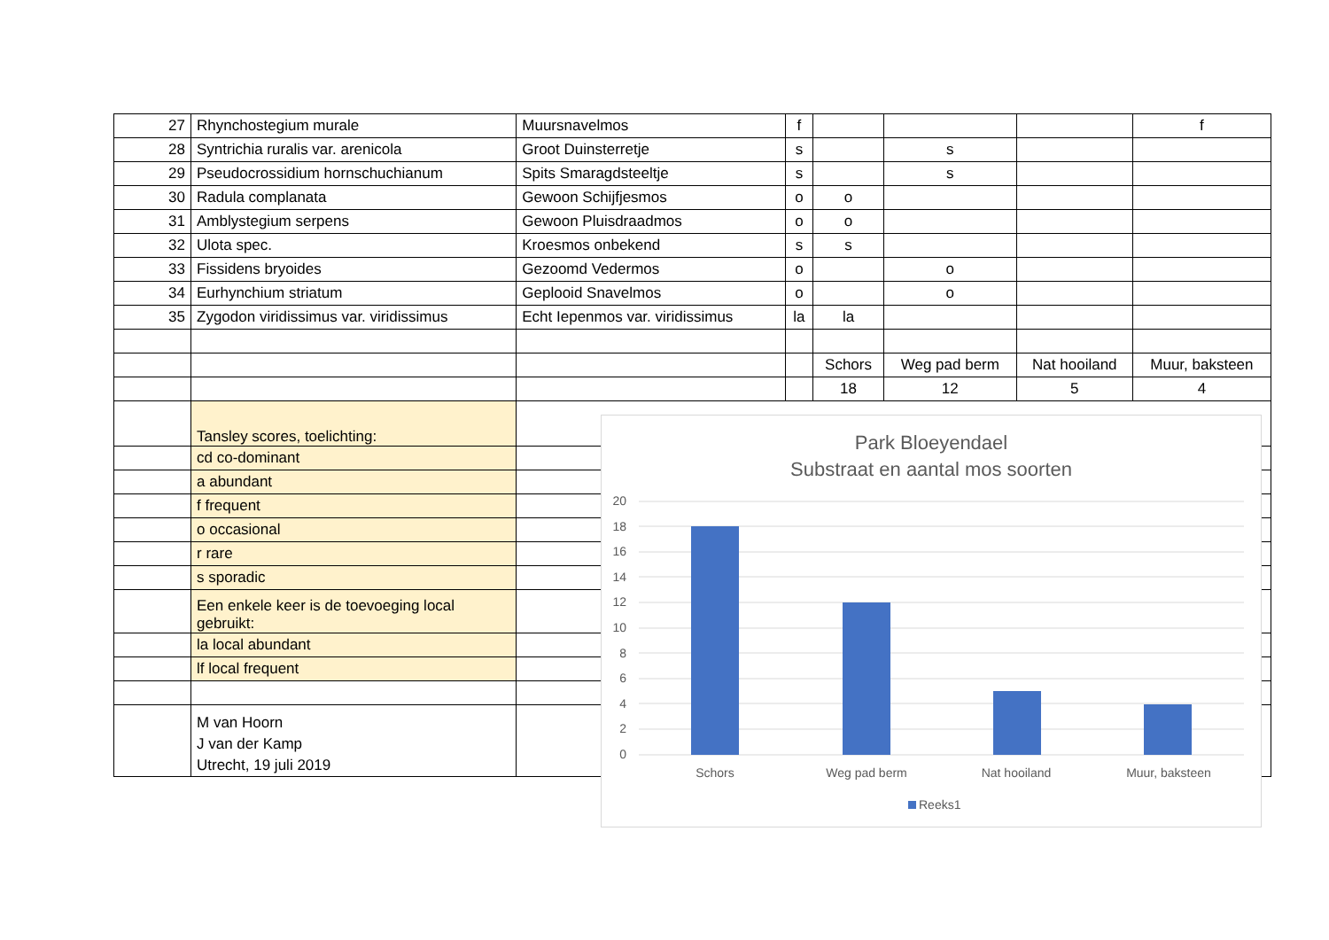| 27 | Rhynchostegium murale | Muursnavelmos | f | | | | f |
| 28 | Syntrichia ruralis var. arenicola | Groot Duinsterretje | s | | s | | |
| 29 | Pseudocrossidium hornschuchianum | Spits Smaragdsteeltje | s | | s | | |
| 30 | Radula complanata | Gewoon Schijfjesmos | o | o | | | |
| 31 | Amblystegium serpens | Gewoon Pluisdraadmos | o | o | | | |
| 32 | Ulota spec. | Kroesmos onbekend | s | s | | | |
| 33 | Fissidens bryoides | Gezoomd Vedermos | o | | o | | |
| 34 | Eurhynchium striatum | Geplooid Snavelmos | o | | o | | |
| 35 | Zygodon viridissimus var. viridissimus | Echt Iepenmos var. viridissimus | la | la | | | |
| | | | | Schors | Weg pad berm | Nat hooiland | Muur, baksteen |
| | | | | 18 | 12 | 5 | 4 |
| | Tansley scores, toelichting: | | | | | | |
| | cd co-dominant | | | | | | |
| | a abundant | | | | | | |
| | f frequent | | | | | | |
| | o occasional | | | | | | |
| | r rare | | | | | | |
| | s sporadic | | | | | | |
| | Een enkele keer is de toevoeging local gebruikt: | | | | | | |
| | la local abundant | | | | | | |
| | lf local frequent | | | | | | |
| | M van Hoorn J van der Kamp Utrecht, 19 juli 2019 | | | | | | |
Park Bloeyendael
Substraat en aantal mos soorten
20
18
16
14
12
10
8
6
4
2
0
Schors
Weg pad berm
Nat hooiland
Muur, baksteen
Reeks1